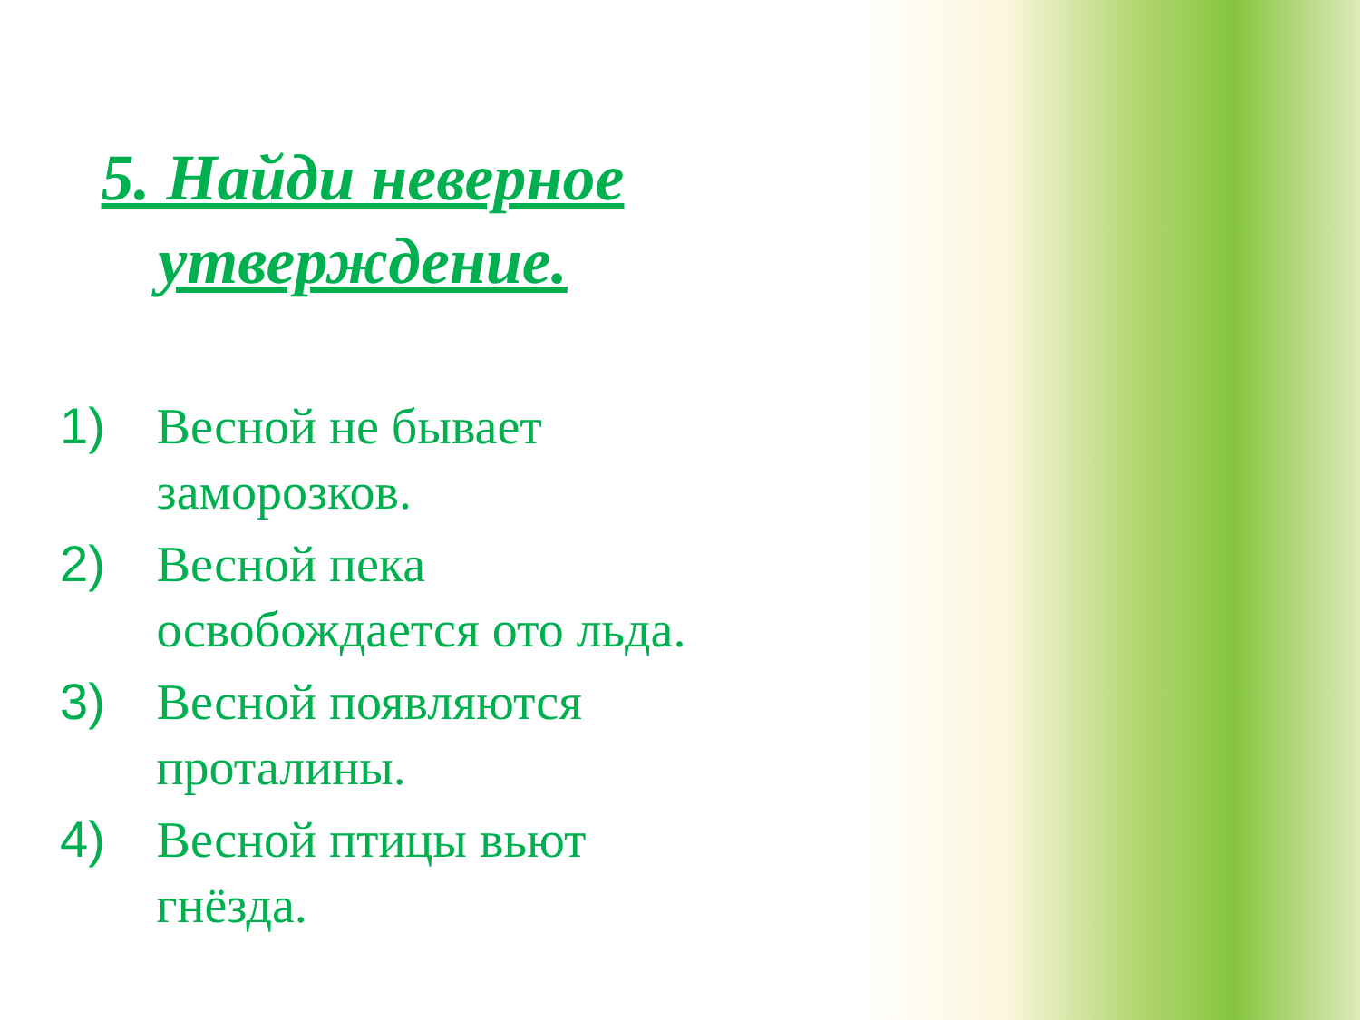5. Найди неверное
утверждение.
1) Весной не бывает заморозков.
2) Весной пека освобождается ото льда.
3) Весной появляются проталины.
4) Весной птицы вьют гнёзда.